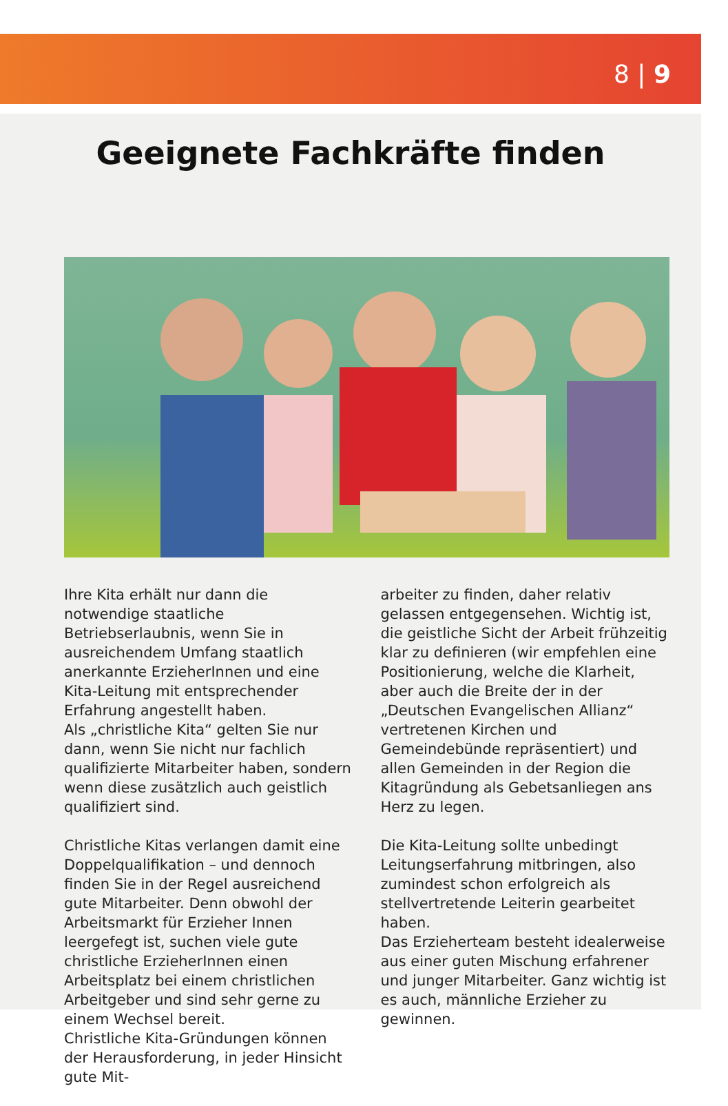8 | 9
Geeignete Fachkräfte finden
Ihre Kita erhält nur dann die notwendige staatliche Betriebserlaubnis, wenn Sie in ausreichendem Umfang staatlich anerkannte ErzieherInnen und eine Kita-Leitung mit entsprechender Erfahrung angestellt haben.
Als „christliche Kita“ gelten Sie nur dann, wenn Sie nicht nur fachlich qualifizierte Mitarbeiter haben, sondern wenn diese zusätzlich auch geistlich qualifiziert sind.
Christliche Kitas verlangen damit eine Doppelqualifikation – und dennoch finden Sie in der Regel ausreichend gute Mitarbeiter. Denn obwohl der Arbeitsmarkt für Erzieher Innen leergefegt ist, suchen viele gute christliche ErzieherInnen einen Arbeitsplatz bei einem christlichen Arbeitgeber und sind sehr gerne zu einem Wechsel bereit.
Christliche Kita-Gründungen können der Herausforderung, in jeder Hinsicht gute Mit-
arbeiter zu finden, daher relativ gelassen entgegensehen. Wichtig ist, die geistliche Sicht der Arbeit frühzeitig klar zu definieren (wir empfehlen eine Positionierung, welche die Klarheit, aber auch die Breite der in der „Deutschen Evangelischen Allianz“ vertretenen Kirchen und Gemeindebünde repräsentiert) und allen Gemeinden in der Region die Kitagründung als Gebetsanliegen ans Herz zu legen.
Die Kita-Leitung sollte unbedingt Leitungserfahrung mitbringen, also zumindest schon erfolgreich als stellvertretende Leiterin gearbeitet haben.
Das Erzieherteam besteht idealerweise aus einer guten Mischung erfahrener und junger Mitarbeiter. Ganz wichtig ist es auch, männliche Erzieher zu gewinnen.